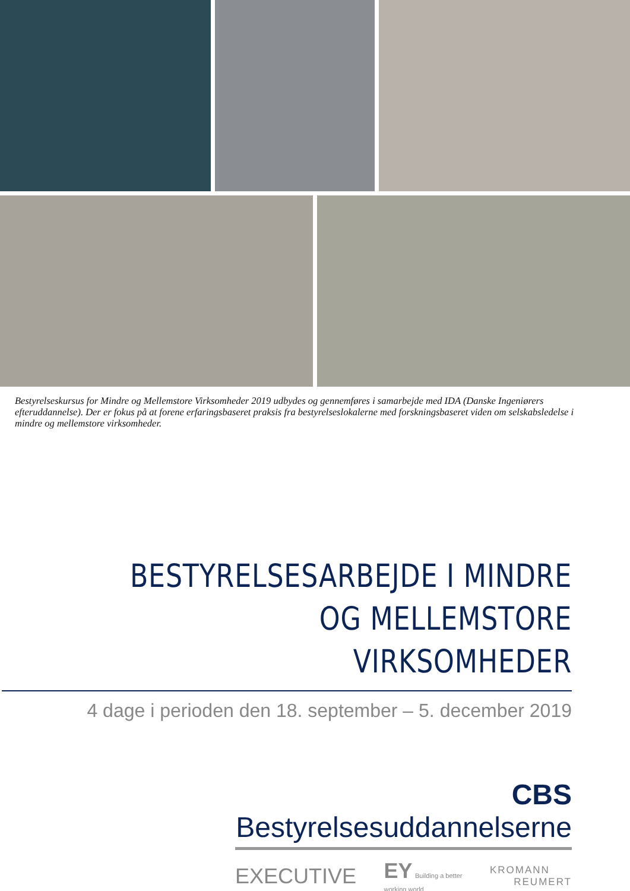Bestyrelseskursus for Mindre og Mellemstore Virksomheder 2019 udbydes og gennemføres i samarbejde med IDA (Danske Ingeniørers efteruddannelse). Der er fokus på at forene erfaringsbaseret praksis fra bestyrelseslokalerne med forskningsbaseret viden om selskabsledelse i mindre og mellemstore virksomheder.
BESTYRELSESARBEJDE I MINDRE
OG MELLEMSTORE VIRKSOMHEDER
4 dage i perioden den 18. september – 5. december 2019
CBS Bestyrelsesuddannelserne
EXECUTIVE EY Building a better
working world KROMANN
REUMERT